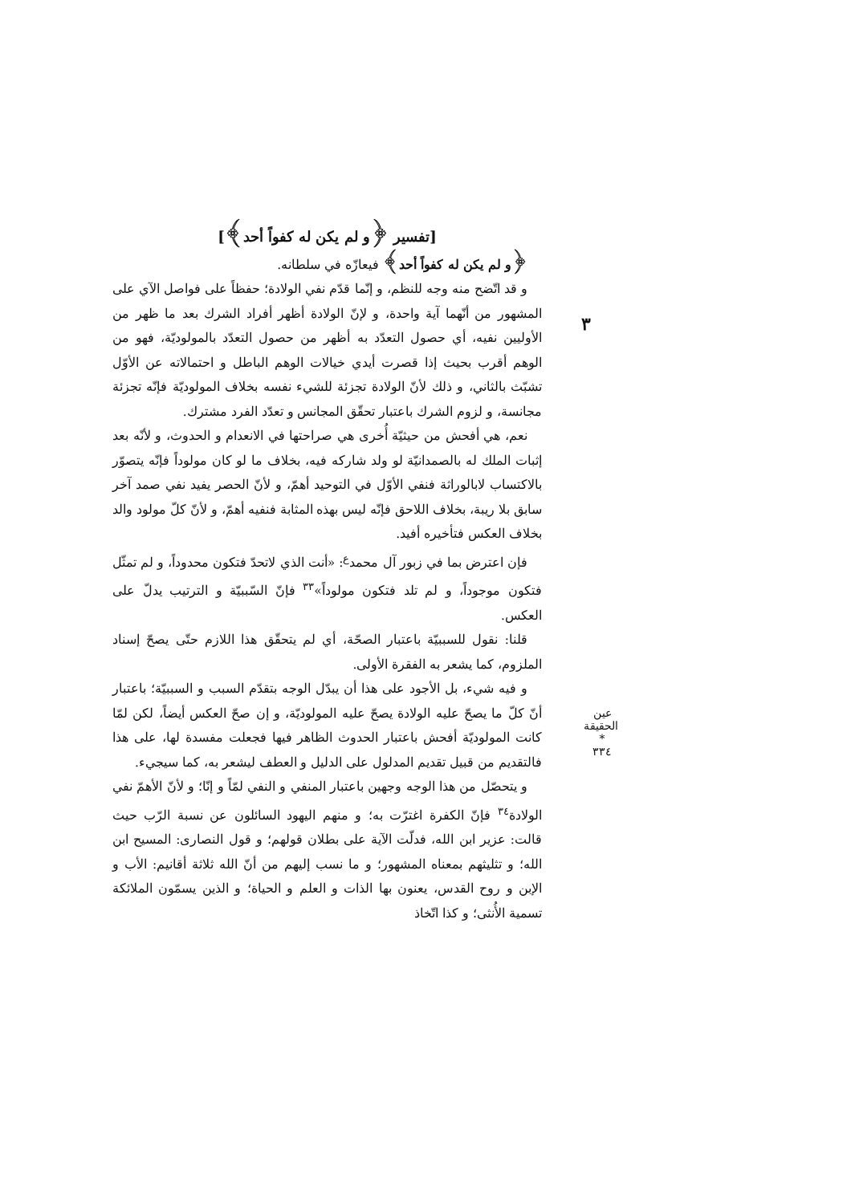٣
[تفسير ﴿و لم يكن له كفواً أحد﴾]
﴿و لم يكن له كفواً أحد﴾ فيعازّه في سلطانه.
و قد اتّضح منه وجه للنظم، و إنّما قدّم نفي الولادة؛ حفظاً على فواصل الآي على المشهور من أنّهما آية واحدة، و لإنّ الولادة أظهر أفراد الشرك بعد ما ظهر من الأوليين نفيه، أي حصول التعدّد به أظهر من حصول التعدّد بالمولوديّة، فهو من الوهم أقرب بحيث إذا قصرت أيدي خيالات الوهم الباطل و احتمالاته عن الأوّل تشبّث بالثاني، و ذلك لأنّ الولادة تجزئة للشيء نفسه بخلاف المولوديّة فإنّه تجزئة مجانسة، و لزوم الشرك باعتبار تحقّق المجانس و تعدّد الفرد مشترك.
نعم، هي أفحش من حيثيّة أُخرى هي صراحتها في الانعدام و الحدوث، و لأنّه بعد إثبات الملك له بالصمدانيّة لو ولد شاركه فيه، بخلاف ما لو كان مولوداً فإنّه يتصوّر بالاكتساب لابالوراثة فنفي الأوّل في التوحيد أهمّ، و لأنّ الحصر يفيد نفي صمد آخر سابق بلا ريبة، بخلاف اللاحق فإنّه ليس بهذه المثابة فنفيه أهمّ، و لأنّ كلّ مولود والد بخلاف العكس فتأخيره أفيد.
فإن اعترض بما في زبور آل محمد<sup>ع</sup>: «أنت الذي لاتحدّ فتكون محدوداً، و لم تمثّل فتكون موجوداً، و لم تلد فتكون مولوداً»<sup>٣٣</sup> فإنّ السّببيّة و الترتيب يدلّ على العكس.
قلنا: نقول للسببيّة باعتبار الصحّة، أي لم يتحقّق هذا اللازم حتّى يصحّ إسناد الملزوم، كما يشعر به الفقرة الأولى.
و فيه شيء، بل الأجود على هذا أن يبدّل الوجه بتقدّم السبب و السببيّة؛ باعتبار أنّ كلّ ما يصحّ عليه الولادة يصحّ عليه المولوديّة، و إن صحّ العكس أيضاً، لكن لمّا كانت المولوديّة أفحش باعتبار الحدوث الظاهر فيها فجعلت مفسدة لها، على هذا فالتقديم من قبيل تقديم المدلول على الدليل و العطف ليشعر به، كما سيجيء.
و يتحصّل من هذا الوجه وجهين باعتبار المنفي و النفي لمّاً و إنّا؛ و لأنّ الأهمّ نفي الولادة<sup>٣٤</sup> فإنّ الكفرة اغترّت به؛ و منهم اليهود السائلون عن نسبة الرّب حيث قالت: عزير ابن الله، فدلّت الآية على بطلان قولهم؛ و قول النصارى: المسيح ابن الله؛ و تثليثهم بمعناه المشهور؛ و ما نسب إليهم من أنّ الله ثلاثة أقانيم: الأب و الإبن و روح القدس، يعنون بها الذات و العلم و الحياة؛ و الذين يسمّون الملائكة تسمية الأُنثى؛ و كذا اتّخاذ
عين الحقيقة
*
٣٣٤